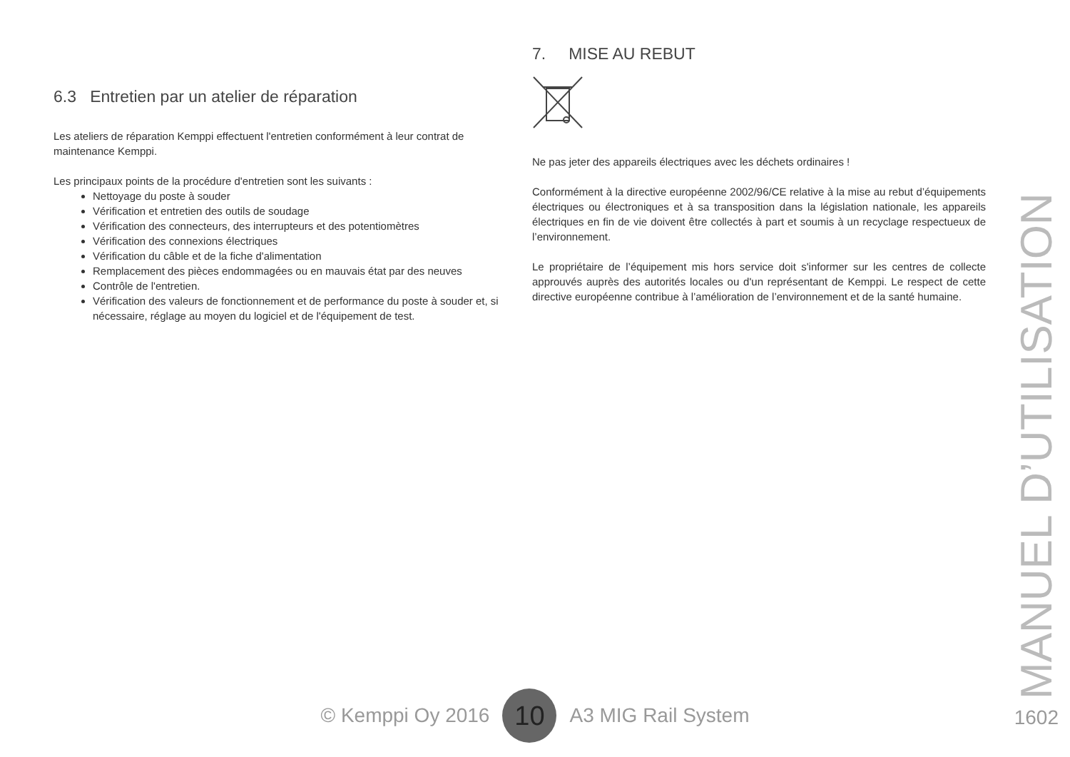6.3 Entretien par un atelier de réparation
Les ateliers de réparation Kemppi effectuent l'entretien conformément à leur contrat de maintenance Kemppi.
Les principaux points de la procédure d'entretien sont les suivants :
Nettoyage du poste à souder
Vérification et entretien des outils de soudage
Vérification des connecteurs, des interrupteurs et des potentiomètres
Vérification des connexions électriques
Vérification du câble et de la fiche d'alimentation
Remplacement des pièces endommagées ou en mauvais état par des neuves
Contrôle de l'entretien.
Vérification des valeurs de fonctionnement et de performance du poste à souder et, si nécessaire, réglage au moyen du logiciel et de l'équipement de test.
7. MISE AU REBUT
Ne pas jeter des appareils électriques avec les déchets ordinaires !
Conformément à la directive européenne 2002/96/CE relative à la mise au rebut d’équipements électriques ou électroniques et à sa transposition dans la législation nationale, les appareils électriques en fin de vie doivent être collectés à part et soumis à un recyclage respectueux de l’environnement.
Le propriétaire de l’équipement mis hors service doit s'informer sur les centres de collecte approuvés auprès des autorités locales ou d'un représentant de Kemppi. Le respect de cette directive européenne contribue à l’amélioration de l’environnement et de la santé humaine.
MANUEL D’UTILISATION
© Kemppi Oy 2016 10 A3 MIG Rail System
1602